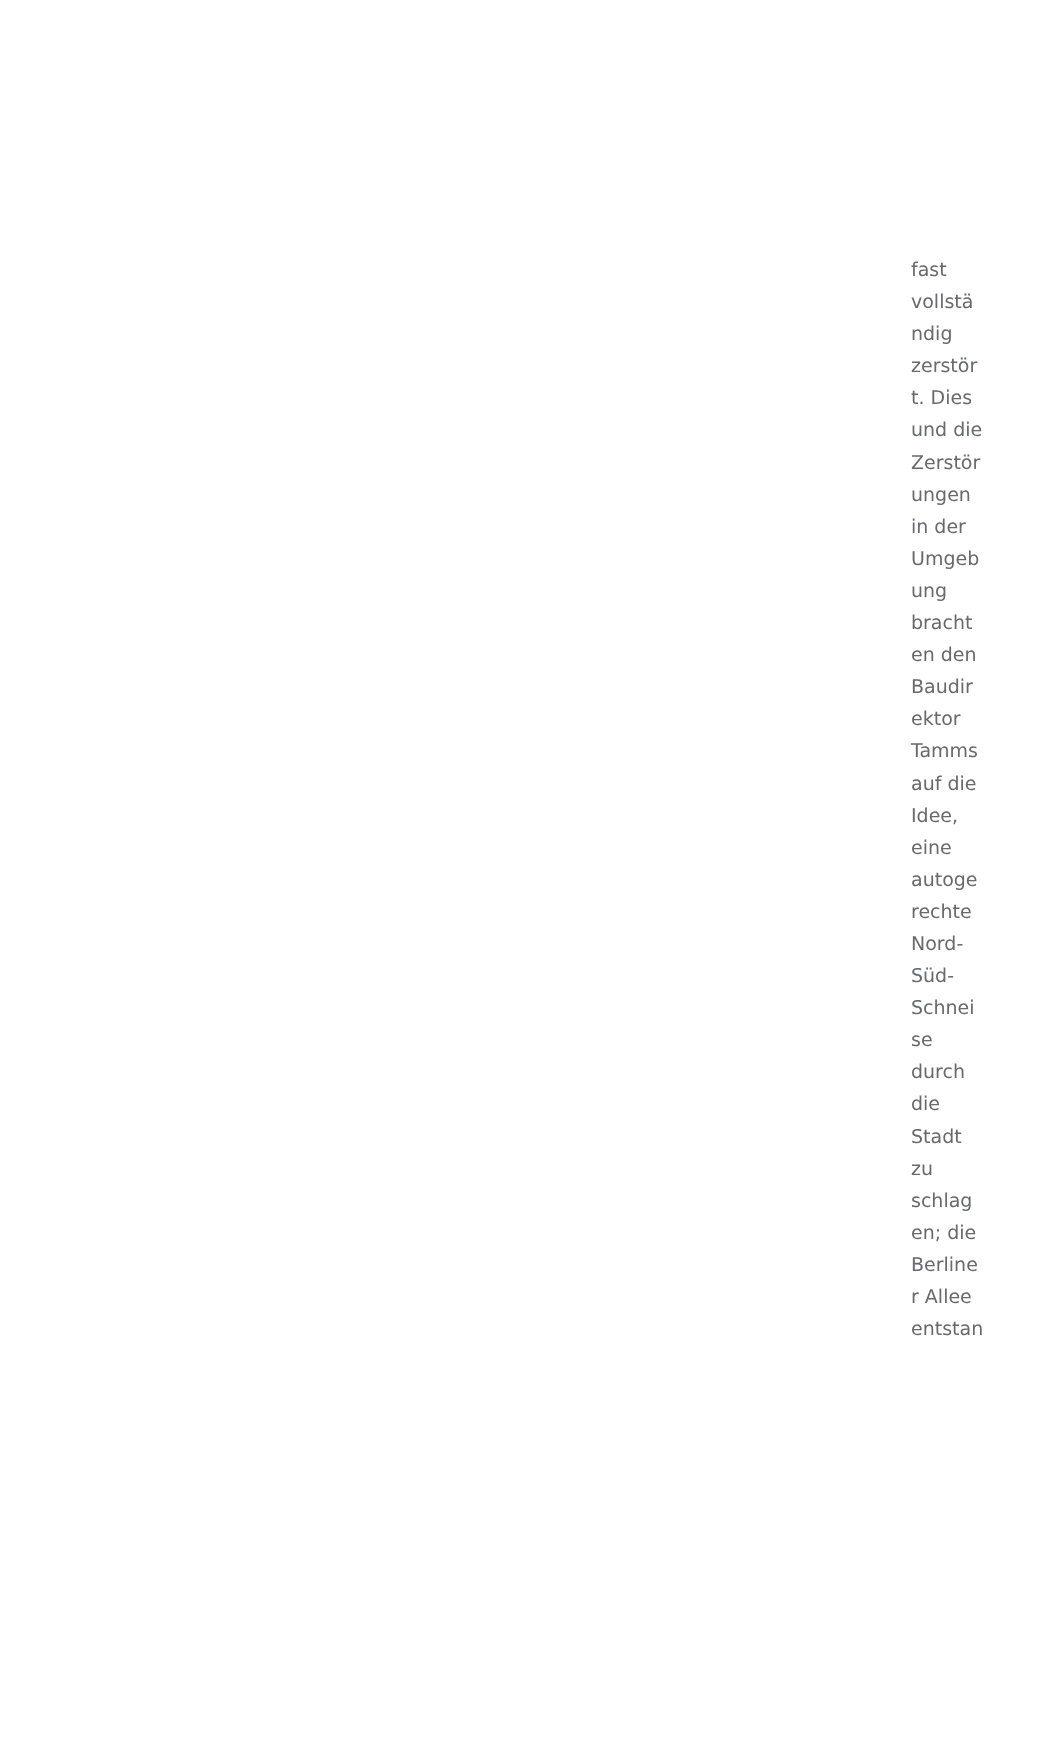fast
vollstä
ndig
zerstör
t. Dies
und die
Zerstör
ungen
in der
Umgeb
ung
bracht
en den
Baudir
ektor
Tamms
auf die
Idee,
eine
autoge
rechte
Nord-
Süd-
Schnei
se
durch
die
Stadt
zu
schlag
en; die
Berline
r Allee
entstan